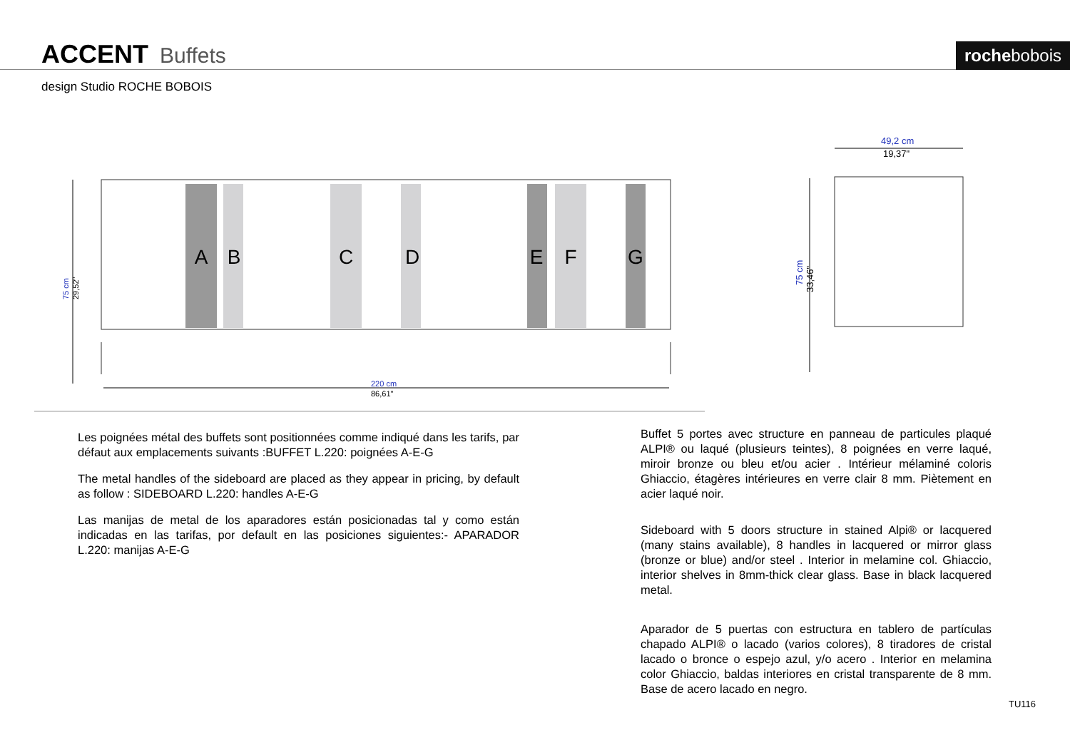ACCENT Buffets rochebobois
design Studio ROCHE BOBOIS
A
B
C
D
E
F
G
220 cm
86,61"
49,2 cm
19,37"
75 cm
33,46"
75 cm
29,52"
Les poignées métal des buffets sont positionnées comme indiqué dans les tarifs, par défaut aux emplacements suivants :BUFFET L.220: poignées A-E-G
The metal handles of the sideboard are placed as they appear in pricing, by default as follow : SIDEBOARD L.220: handles A-E-G
Las manijas de metal de los aparadores están posicionadas tal y como están indicadas en las tarifas, por default en las posiciones siguientes:- APARADOR L.220: manijas A-E-G
Buffet 5 portes avec structure en panneau de particules plaqué ALPI® ou laqué (plusieurs teintes), 8 poignées en verre laqué, miroir bronze ou bleu et/ou acier . Intérieur mélaminé coloris Ghiaccio, étagères intérieures en verre clair 8 mm. Piètement en acier laqué noir.
Sideboard with 5 doors structure in stained Alpi® or lacquered (many stains available), 8 handles in lacquered or mirror glass (bronze or blue) and/or steel . Interior in melamine col. Ghiaccio, interior shelves in 8mm-thick clear glass. Base in black lacquered metal.
Aparador de 5 puertas con estructura en tablero de partículas chapado ALPI® o lacado (varios colores), 8 tiradores de cristal lacado o bronce o espejo azul, y/o acero . Interior en melamina color Ghiaccio, baldas interiores en cristal transparente de 8 mm. Base de acero lacado en negro.
TU116